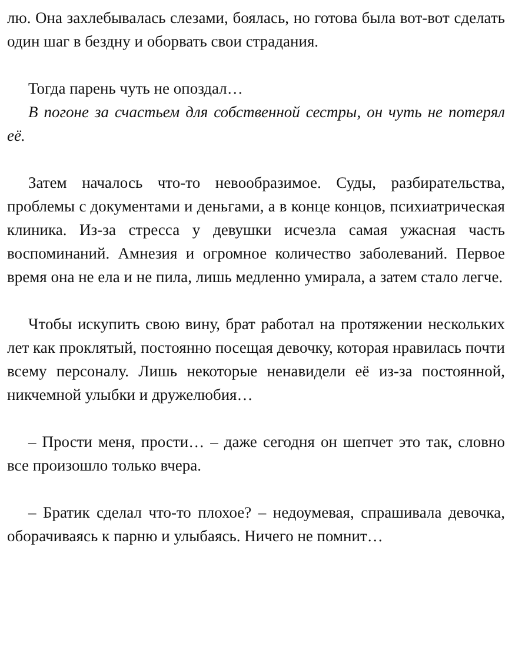лю. Она захлебывалась слезами, боялась, но готова была вот-вот сделать один шаг в бездну и оборвать свои страдания.
Тогда парень чуть не опоздал…
В погоне за счастьем для собственной сестры, он чуть не потерял её.
Затем началось что-то невообразимое. Суды, разбирательства, проблемы с документами и деньгами, а в конце концов, психиатрическая клиника. Из-за стресса у девушки исчезла самая ужасная часть воспоминаний. Амнезия и огромное количество заболеваний. Первое время она не ела и не пила, лишь медленно умирала, а затем стало легче.
Чтобы искупить свою вину, брат работал на протяжении нескольких лет как проклятый, постоянно посещая девочку, которая нравилась почти всему персоналу. Лишь некоторые ненавидели её из-за постоянной, никчемной улыбки и дружелюбия…
– Прости меня, прости… – даже сегодня он шепчет это так, словно все произошло только вчера.
– Братик сделал что-то плохое? – недоумевая, спрашивала девочка, оборачиваясь к парню и улыбаясь. Ничего не помнит…